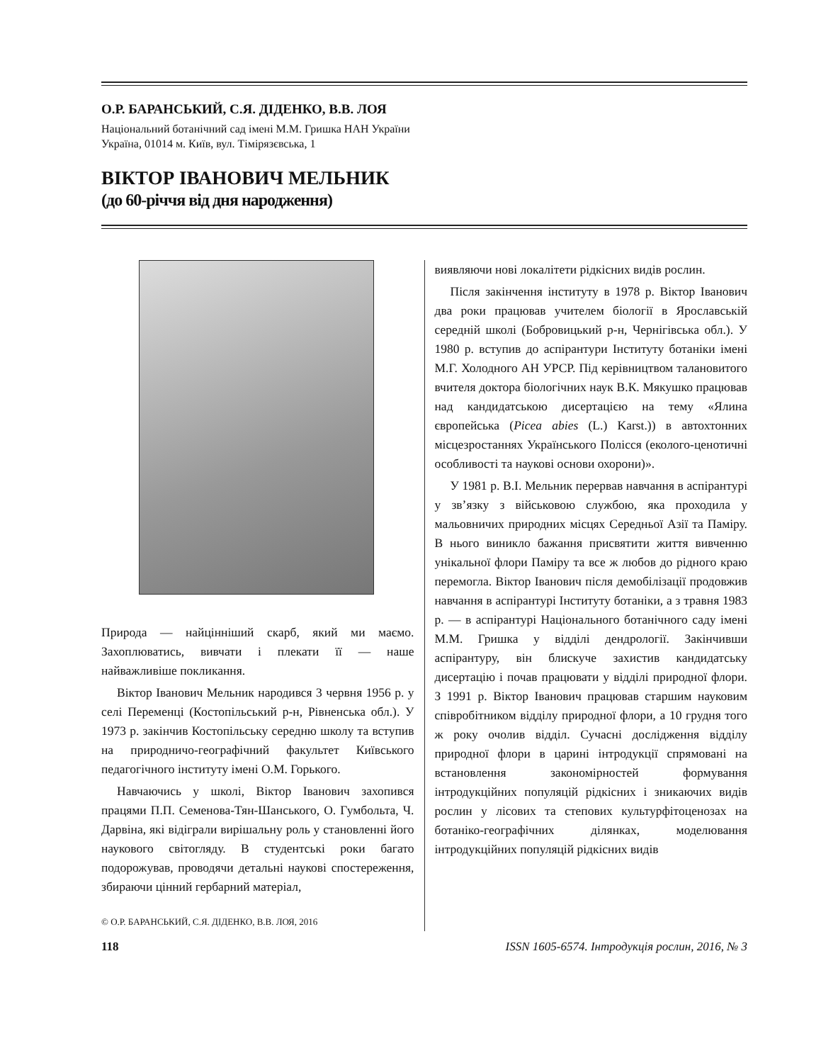О.Р. БАРАНСЬКИЙ, С.Я. ДІДЕНКО, В.В. ЛОЯ
Національний ботанічний сад імені М.М. Гришка НАН України
Україна, 01014 м. Київ, вул. Тімірязєвська, 1
ВІКТОР ІВАНОВИЧ МЕЛЬНИК
(до 60-річчя від дня народження)
Природа — найцінніший скарб, який ми маємо. Захоплюватись, вивчати і плекати її — наше найважливіше покликання.
Віктор Іванович Мельник народився 3 червня 1956 р. у селі Переменці (Костопільський р-н, Рівненська обл.). У 1973 р. закінчив Костопільську середню школу та вступив на природничо-географічний факультет Київського педагогічного інституту імені О.М. Горького.
Навчаючись у школі, Віктор Іванович захопився працями П.П. Семенова-Тян-Шанського, О. Гумбольта, Ч. Дарвіна, які відіграли вирішальну роль у становленні його наукового світогляду. В студентські роки багато подорожував, проводячи детальні наукові спостереження, збираючи цінний гербарний матеріал,
© О.Р. БАРАНСЬКИЙ, С.Я. ДІДЕНКО, В.В. ЛОЯ, 2016
виявляючи нові локалітети рідкісних видів рослин.
Після закінчення інституту в 1978 р. Віктор Іванович два роки працював учителем біології в Ярославській середній школі (Бобровицький р-н, Чернігівська обл.). У 1980 р. вступив до аспірантури Інституту ботаніки імені М.Г. Холодного АН УРСР. Під керівництвом талановитого вчителя доктора біологічних наук В.К. Мякушко працював над кандидатською дисертацією на тему «Ялина європейська (Picea abies (L.) Karst.)) в автохтонних місцезростаннях Українського Полісся (еколого-ценотичні особливості та наукові основи охорони)».
У 1981 р. В.І. Мельник перервав навчання в аспірантурі у зв’язку з військовою службою, яка проходила у мальовничих природних місцях Середньої Азії та Паміру. В нього виникло бажання присвятити життя вивченню унікальної флори Паміру та все ж любов до рідного краю перемогла. Віктор Іванович після демобілізації продовжив навчання в аспірантурі Інституту ботаніки, а з травня 1983 р. — в аспірантурі Національного ботанічного саду імені М.М. Гришка у відділі дендрології. Закінчивши аспірантуру, він блискуче захистив кандидатську дисертацію і почав працювати у відділі природної флори. З 1991 р. Віктор Іванович працював старшим науковим співробітником відділу природної флори, а 10 грудня того ж року очолив відділ. Сучасні дослідження відділу природної флори в царині інтродукції спрямовані на встановлення закономірностей формування інтродукційних популяцій рідкісних і зникаючих видів рослин у лісових та степових культурфітоценозах на ботаніко-географічних ділянках, моделювання інтродукційних популяцій рідкісних видів
118 ISSN 1605-6574. Інтродукція рослин, 2016, № 3